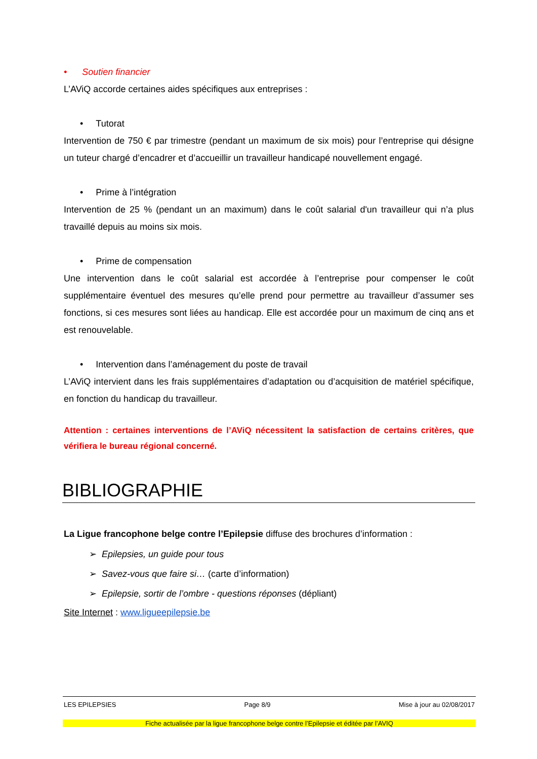• Soutien financier
L’AViQ accorde certaines aides spécifiques aux entreprises :
• Tutorat
Intervention de 750 € par trimestre (pendant un maximum de six mois) pour l’entreprise qui désigne un tuteur chargé d’encadrer et d’accueillir un travailleur handicapé nouvellement engagé.
• Prime à l’intégration
Intervention de 25 % (pendant un an maximum) dans le coût salarial d'un travailleur qui n’a plus travaillé depuis au moins six mois.
• Prime de compensation
Une intervention dans le coût salarial est accordée à l’entreprise pour compenser le coût supplémentaire éventuel des mesures qu’elle prend pour permettre au travailleur d’assumer ses fonctions, si ces mesures sont liées au handicap. Elle est accordée pour un maximum de cinq ans et est renouvelable.
• Intervention dans l’aménagement du poste de travail
L’AViQ intervient dans les frais supplémentaires d’adaptation ou d’acquisition de matériel spécifique, en fonction du handicap du travailleur.
Attention : certaines interventions de l’AViQ nécessitent la satisfaction de certains critères, que vérifiera le bureau régional concerné.
BIBLIOGRAPHIE
La Ligue francophone belge contre l’Epilepsie diffuse des brochures d’information :
➢ Epilepsies, un guide pour tous
➢ Savez-vous que faire si… (carte d’information)
➢ Epilepsie, sortir de l’ombre - questions réponses (dépliant)
Site Internet : www.ligueepilepsie.be
LES EPILEPSIES Page 8/9 Mise à jour au 02/08/2017
Fiche actualisée par la ligue francophone belge contre l’Epilepsie et éditée par l’AVIQ